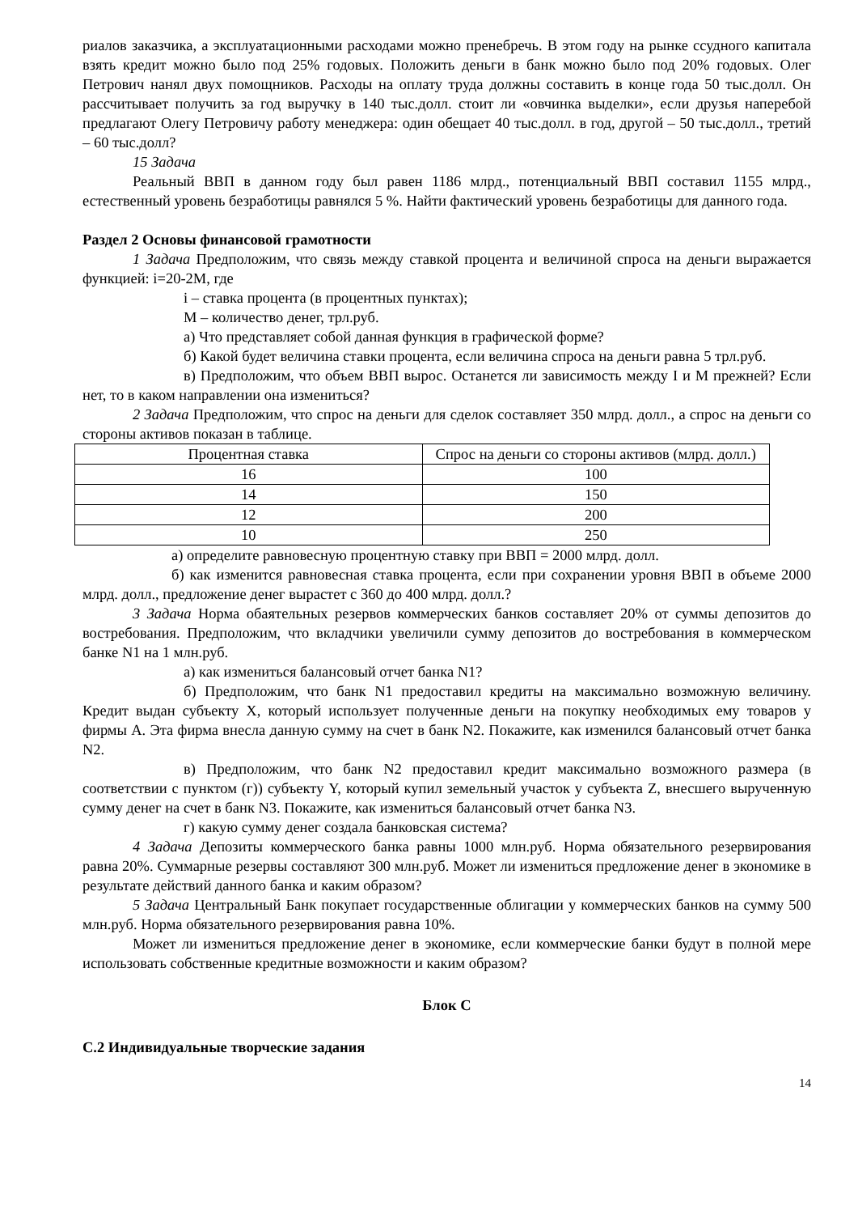риалов заказчика, а эксплуатационными расходами можно пренебречь. В этом году на рынке ссудного капитала взять кредит можно было под 25% годовых. Положить деньги в банк можно было под 20% годовых. Олег Петрович нанял двух помощников. Расходы на оплату труда должны составить в конце года 50 тыс.долл. Он рассчитывает получить за год выручку в 140 тыс.долл. стоит ли «овчинка выделки», если друзья наперебой предлагают Олегу Петровичу работу менеджера: один обещает 40 тыс.долл. в год, другой – 50 тыс.долл., третий – 60 тыс.долл?
15 Задача
Реальный ВВП в данном году был равен 1186 млрд., потенциальный ВВП составил 1155 млрд., естественный уровень безработицы равнялся 5 %. Найти фактический уровень безработицы для данного года.
Раздел 2 Основы финансовой грамотности
1 Задача Предположим, что связь между ставкой процента и величиной спроса на деньги выражается функцией: i=20-2M, где
i – ставка процента (в процентных пунктах);
M – количество денег, трл.руб.
а) Что представляет собой данная функция в графической форме?
б) Какой будет величина ставки процента, если величина спроса на деньги равна 5 трл.руб.
в) Предположим, что объем ВВП вырос. Останется ли зависимость между I и M прежней? Если нет, то в каком направлении она измениться?
2 Задача Предположим, что спрос на деньги для сделок составляет 350 млрд. долл., а спрос на деньги со стороны активов показан в таблице.
| Процентная ставка | Спрос на деньги со стороны активов (млрд. долл.) |
| --- | --- |
| 16 | 100 |
| 14 | 150 |
| 12 | 200 |
| 10 | 250 |
а) определите равновесную процентную ставку при ВВП = 2000 млрд. долл.
б) как изменится равновесная ставка процента, если при сохранении уровня ВВП в объеме 2000 млрд. долл., предложение денег вырастет с 360 до 400 млрд. долл.?
3 Задача Норма обаятельных резервов коммерческих банков составляет 20% от суммы депозитов до востребования. Предположим, что вкладчики увеличили сумму депозитов до востребования в коммерческом банке N1 на 1 млн.руб.
а) как измениться балансовый отчет банка N1?
б) Предположим, что банк N1 предоставил кредиты на максимально возможную величину. Кредит выдан субъекту X, который использует полученные деньги на покупку необходимых ему товаров у фирмы А. Эта фирма внесла данную сумму на счет в банк N2. Покажите, как изменился балансовый отчет банка N2.
в) Предположим, что банк N2 предоставил кредит максимально возможного размера (в соответствии с пунктом (г)) субъекту Y, который купил земельный участок у субъекта Z, внесшего вырученную сумму денег на счет в банк N3. Покажите, как измениться балансовый отчет банка N3.
г) какую сумму денег создала банковская система?
4 Задача Депозиты коммерческого банка равны 1000 млн.руб. Норма обязательного резервирования равна 20%. Суммарные резервы составляют 300 млн.руб. Может ли измениться предложение денег в экономике в результате действий данного банка и каким образом?
5 Задача Центральный Банк покупает государственные облигации у коммерческих банков на сумму 500 млн.руб. Норма обязательного резервирования равна 10%.
Может ли измениться предложение денег в экономике, если коммерческие банки будут в полной мере использовать собственные кредитные возможности и каким образом?
Блок С
С.2 Индивидуальные творческие задания
14